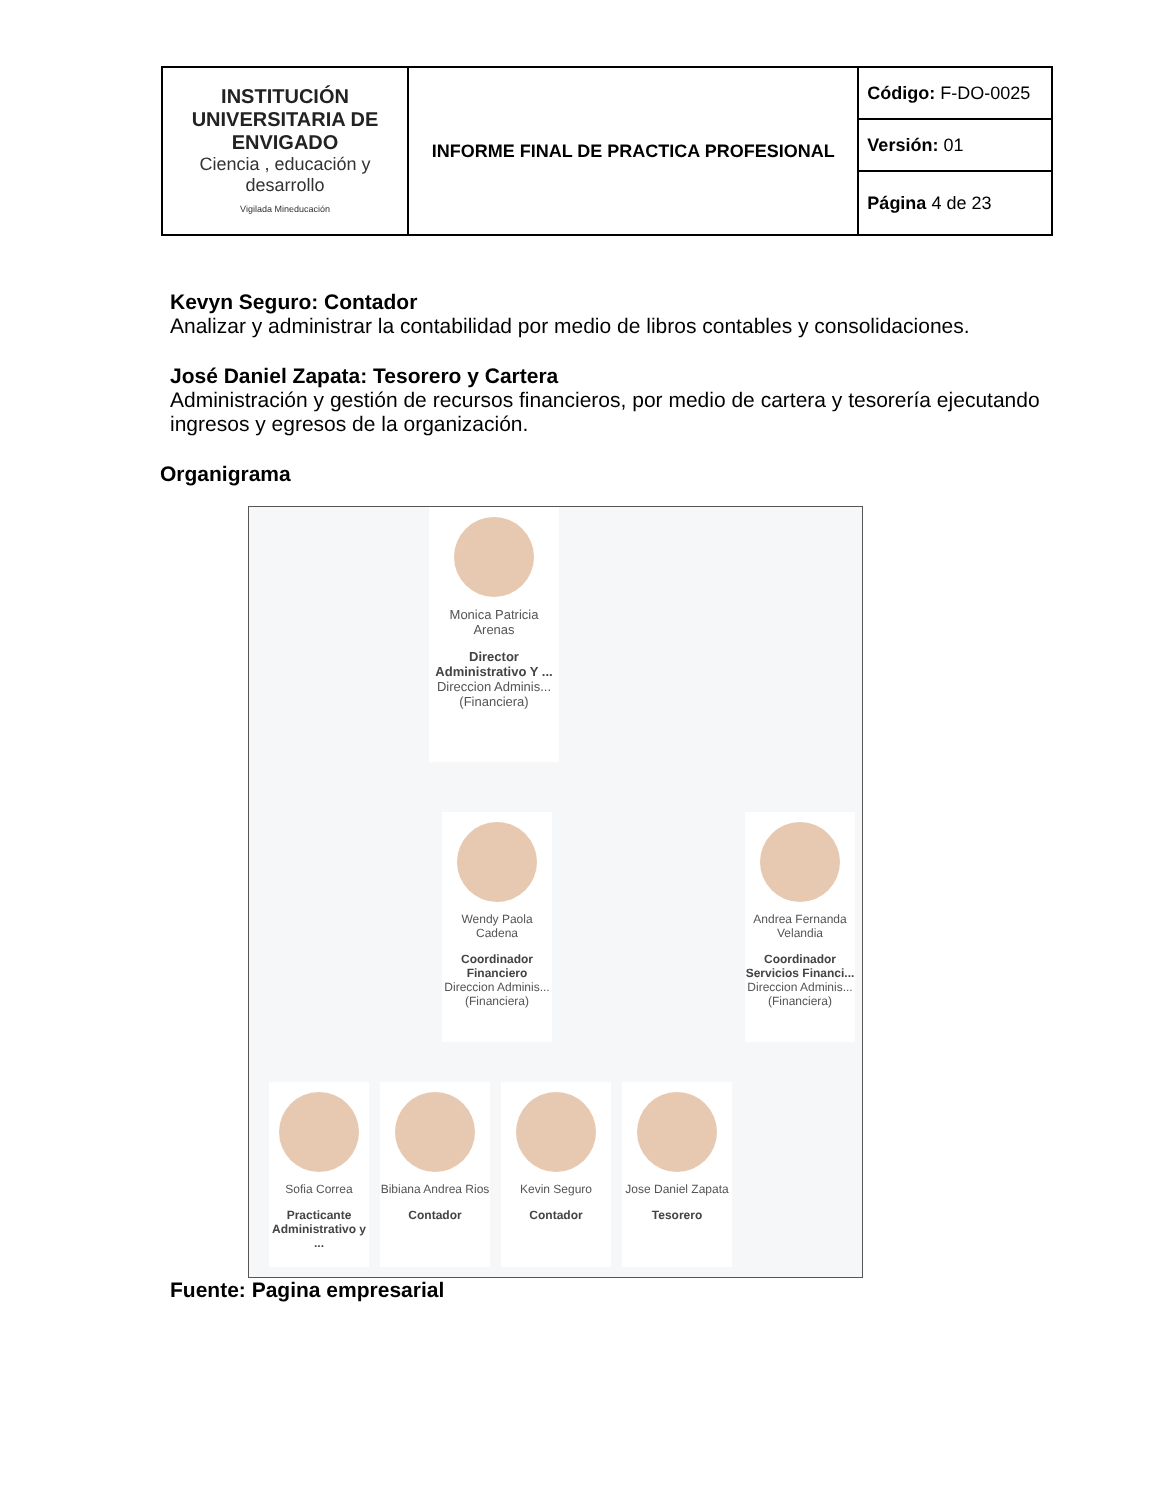| INSTITUCIÓN UNIVERSITARIA DE ENVIGADO Ciencia , educación y desarrollo Vigilada Mineducación | INFORME FINAL DE PRACTICA PROFESIONAL | Código: F-DO-0025 |
| | | Versión: 01 |
Kevyn Seguro: Contador
Analizar y administrar la contabilidad por medio de libros contables y consolidaciones.
José Daniel Zapata: Tesorero y Cartera
Administración y gestión de recursos financieros, por medio de cartera y tesorería ejecutando ingresos y egresos de la organización.
Organigrama
Monica Patricia Arenas
Director Administrativo Y ...
Direccion Adminis... (Financiera)
Wendy Paola Cadena
Coordinador Financiero
Direccion Adminis... (Financiera)
Andrea Fernanda Velandia
Coordinador Servicios Financi...
Direccion Adminis... (Financiera)
Sofia Correa
Practicante Administrativo y ...
Bibiana Andrea Rios
Contador
Kevin Seguro
Contador
Jose Daniel Zapata
Tesorero
Fuente: Pagina empresarial